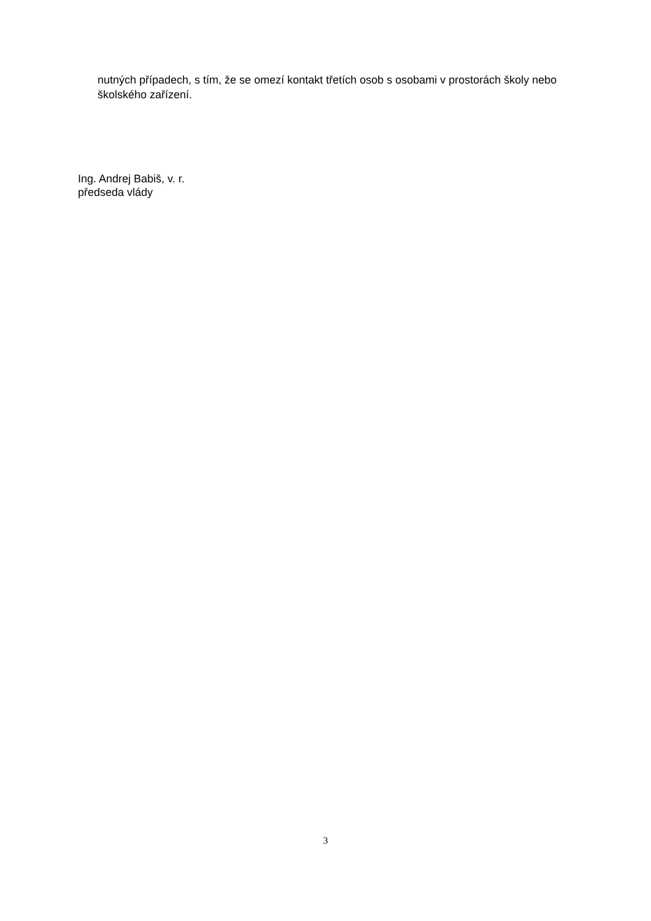nutných případech, s tím, že se omezí kontakt třetích osob s osobami v prostorách školy nebo školského zařízení.
Ing. Andrej Babiš, v. r.
předseda vlády
3